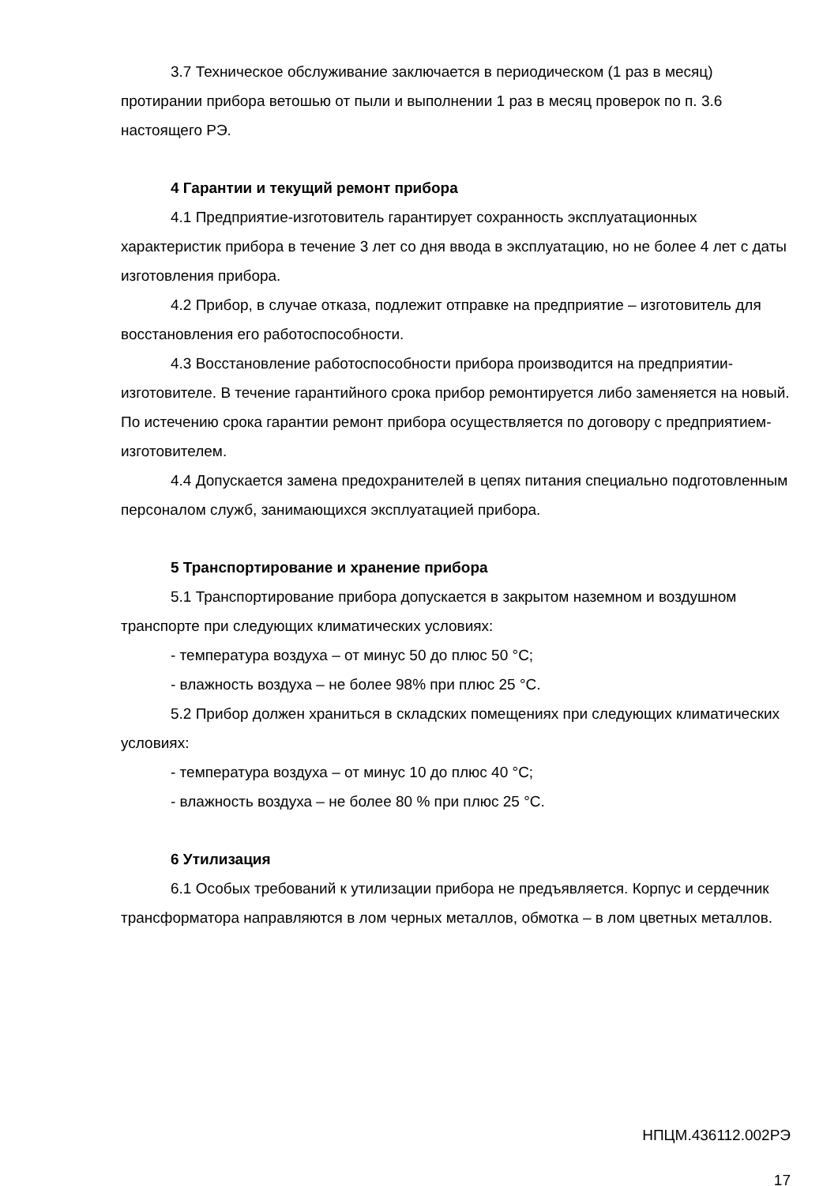3.7 Техническое обслуживание заключается в периодическом (1 раз в месяц) протирании прибора ветошью от пыли и выполнении 1 раз в месяц проверок по п. 3.6 настоящего РЭ.
4 Гарантии и текущий ремонт прибора
4.1 Предприятие-изготовитель гарантирует сохранность эксплуатационных характеристик прибора в течение 3 лет со дня ввода в эксплуатацию, но не более 4 лет с даты изготовления прибора.
4.2 Прибор, в случае отказа, подлежит отправке на предприятие – изготовитель для восстановления его работоспособности.
4.3 Восстановление работоспособности прибора производится на предприятии-изготовителе. В течение гарантийного срока прибор ремонтируется либо заменяется на новый. По истечению срока гарантии ремонт прибора осуществляется по договору с предприятием-изготовителем.
4.4 Допускается замена предохранителей в цепях питания специально подготовленным персоналом служб, занимающихся эксплуатацией прибора.
5 Транспортирование и хранение прибора
5.1 Транспортирование прибора допускается в закрытом наземном и воздушном транспорте при следующих климатических условиях:
- температура воздуха – от минус 50 до плюс 50 °С;
- влажность воздуха – не более 98% при плюс 25 °С.
5.2 Прибор должен храниться в складских помещениях при следующих климатических условиях:
- температура воздуха – от минус 10 до плюс 40 °С;
- влажность воздуха – не более 80 % при плюс 25 °С.
6 Утилизация
6.1 Особых требований к утилизации прибора не предъявляется. Корпус и сердечник трансформатора направляются в лом черных металлов, обмотка – в лом цветных металлов.
НПЦМ.436112.002РЭ
17